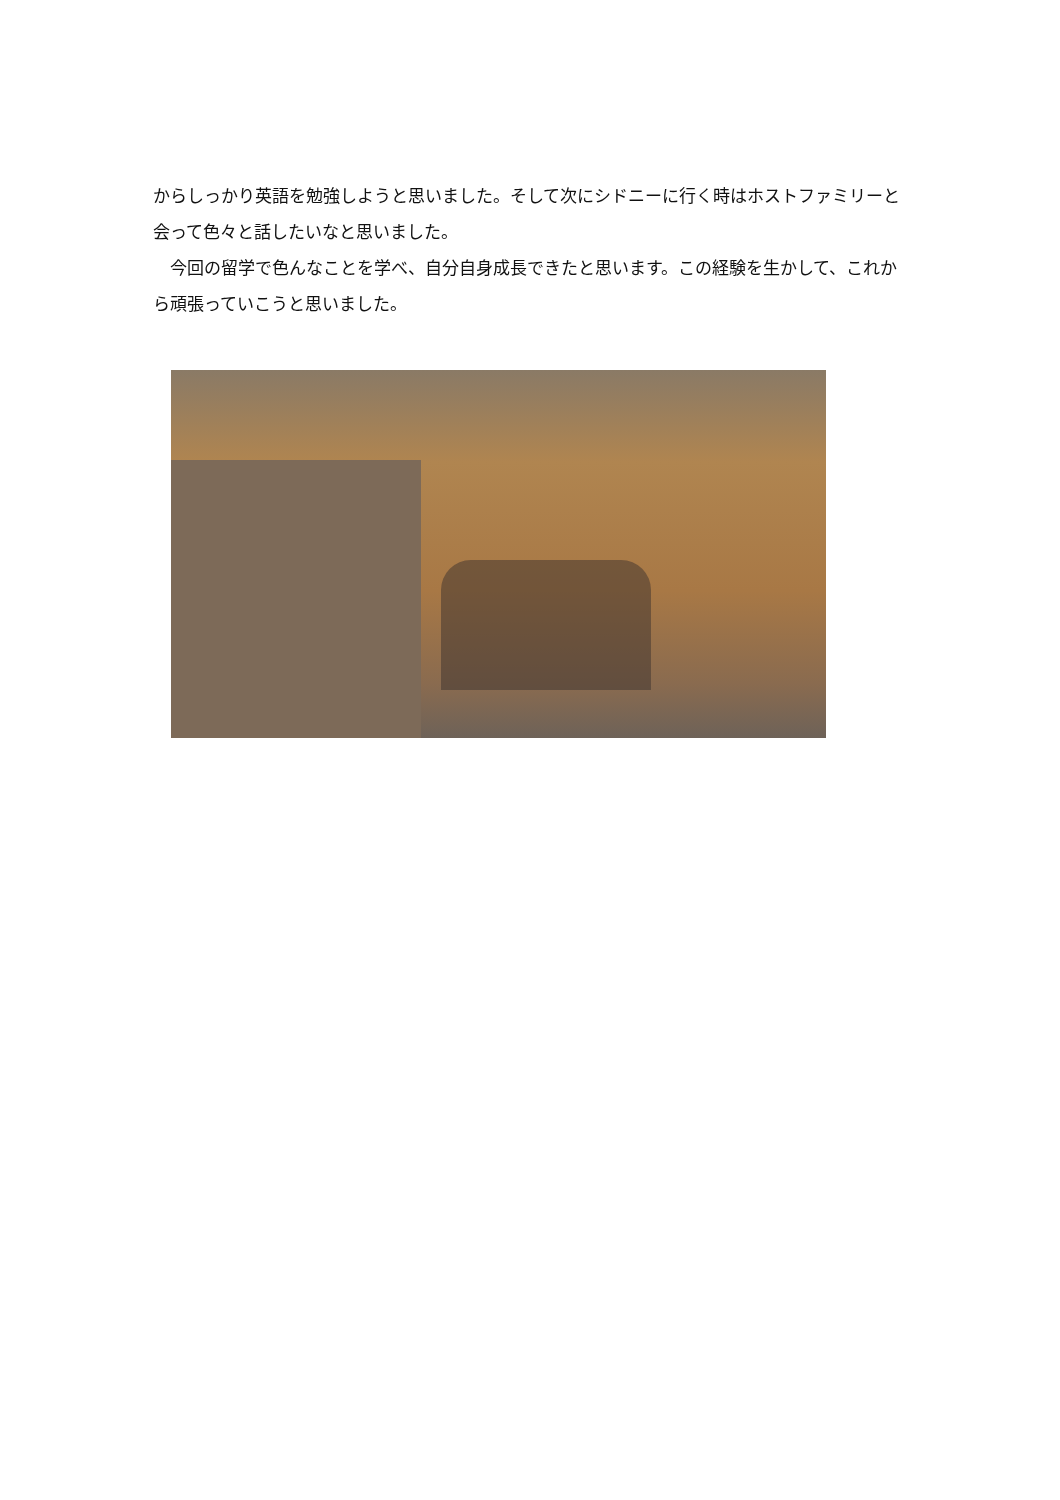からしっかり英語を勉強しようと思いました。そして次にシドニーに行く時はホストファミリーと会って色々と話したいなと思いました。
　今回の留学で色んなことを学べ、自分自身成長できたと思います。この経験を生かして、これから頑張っていこうと思いました。